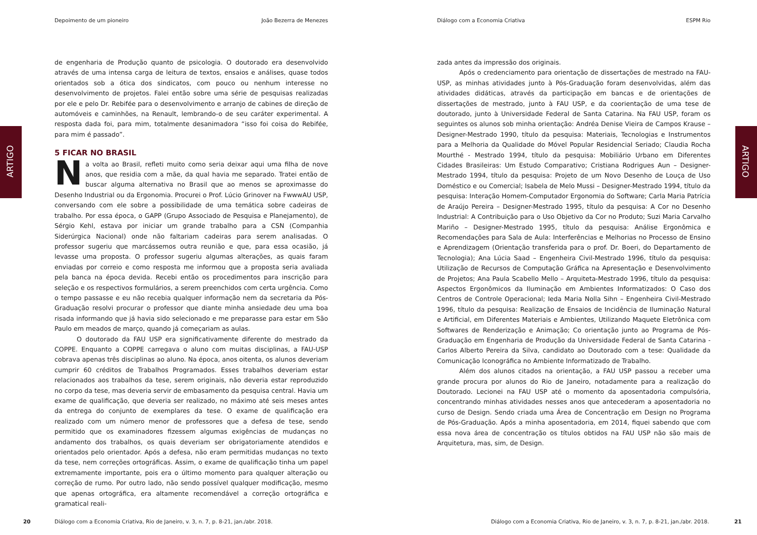Depoimento de um pioneiro João Bezerra de Menezes
ARTIGO
de engenharia de Produção quanto de psicologia. O doutorado era desenvolvido através de uma intensa carga de leitura de textos, ensaios e análises, quase todos orientados sob a ótica dos sindicatos, com pouco ou nenhum interesse no desenvolvimento de projetos. Falei então sobre uma série de pesquisas realizadas por ele e pelo Dr. Rebifée para o desenvolvimento e arranjo de cabines de direção de automóveis e caminhões, na Renault, lembrando-o de seu caráter experimental. A resposta dada foi, para mim, totalmente desanimadora “isso foi coisa do Rebifée, para mim é passado”.
5 FICAR NO BRASIL
Na volta ao Brasil, refleti muito como seria deixar aqui uma filha de nove anos, que residia com a mãe, da qual havia me separado. Tratei então de buscar alguma alternativa no Brasil que ao menos se aproximasse do Desenho Industrial ou da Ergonomia. Procurei o Prof. Lúcio Grinover na FwwwAU USP, conversando com ele sobre a possibilidade de uma temática sobre cadeiras de trabalho. Por essa época, o GAPP (Grupo Associado de Pesquisa e Planejamento), de Sérgio Kehl, estava por iniciar um grande trabalho para a CSN (Companhia Siderúrgica Nacional) onde não faltariam cadeiras para serem analisadas. O professor sugeriu que marcássemos outra reunião e que, para essa ocasião, já levasse uma proposta. O professor sugeriu algumas alterações, as quais faram enviadas por correio e como resposta me informou que a proposta seria avaliada pela banca na época devida. Recebi então os procedimentos para inscrição para seleção e os respectivos formulários, a serem preenchidos com certa urgência. Como o tempo passasse e eu não recebia qualquer informação nem da secretaria da Pós-Graduação resolvi procurar o professor que diante minha ansiedade deu uma boa risada informando que já havia sido selecionado e me preparasse para estar em São Paulo em meados de março, quando já começariam as aulas.
O doutorado da FAU USP era significativamente diferente do mestrado da COPPE. Enquanto a COPPE carregava o aluno com muitas disciplinas, a FAU-USP cobrava apenas três disciplinas ao aluno. Na época, anos oitenta, os alunos deveriam cumprir 60 créditos de Trabalhos Programados. Esses trabalhos deveriam estar relacionados aos trabalhos da tese, serem originais, não deveria estar reproduzido no corpo da tese, mas deveria servir de embasamento da pesquisa central. Havia um exame de qualificação, que deveria ser realizado, no máximo até seis meses antes da entrega do conjunto de exemplares da tese. O exame de qualificação era realizado com um número menor de professores que a defesa de tese, sendo permitido que os examinadores fizessem algumas exigências de mudanças no andamento dos trabalhos, os quais deveriam ser obrigatoriamente atendidos e orientados pelo orientador. Após a defesa, não eram permitidas mudanças no texto da tese, nem correções ortográficas. Assim, o exame de qualificação tinha um papel extremamente importante, pois era o último momento para qualquer alteração ou correção de rumo. Por outro lado, não sendo possível qualquer modificação, mesmo que apenas ortográfica, era altamente recomendável a correção ortográfica e gramatical reali-
20
Diálogo com a Economia Criativa, Rio de Janeiro, v. 3, n. 7, p. 8-21, jan./abr. 2018.
Diálogo com a Economia Criativa ESPM Rio
ARTIGO
zada antes da impressão dos originais.
Após o credenciamento para orientação de dissertações de mestrado na FAU-USP, as minhas atividades junto à Pós-Graduação foram desenvolvidas, além das atividades didáticas, através da participação em bancas e de orientações de dissertações de mestrado, junto à FAU USP, e da coorientação de uma tese de doutorado, junto à Universidade Federal de Santa Catarina. Na FAU USP, foram os seguintes os alunos sob minha orientação: Andréa Denise Vieira de Campos Krause – Designer-Mestrado 1990, título da pesquisa: Materiais, Tecnologias e Instrumentos para a Melhoria da Qualidade do Móvel Popular Residencial Seriado; Claudia Rocha Mourthé - Mestrado 1994, título da pesquisa: Mobiliário Urbano em Diferentes Cidades Brasileiras: Um Estudo Comparativo; Cristiana Rodrigues Aun – Designer-Mestrado 1994, título da pesquisa: Projeto de um Novo Desenho de Louça de Uso Doméstico e ou Comercial; Isabela de Melo Mussi – Designer-Mestrado 1994, título da pesquisa: Interação Homem-Computador Ergonomia do Software; Carla Maria Patrícia de Araújo Pereira – Designer-Mestrado 1995, título da pesquisa: A Cor no Desenho Industrial: A Contribuição para o Uso Objetivo da Cor no Produto; Suzi Maria Carvalho Mariño – Designer-Mestrado 1995, título da pesquisa: Análise Ergonômica e Recomendações para Sala de Aula: Interferências e Melhorias no Processo de Ensino e Aprendizagem (Orientação transferida para o prof. Dr. Boeri, do Departamento de Tecnologia); Ana Lúcia Saad – Engenheira Civil-Mestrado 1996, título da pesquisa: Utilização de Recursos de Computação Gráfica na Apresentação e Desenvolvimento de Projetos; Ana Paula Scabello Mello – Arquiteta-Mestrado 1996, título da pesquisa: Aspectos Ergonômicos da Iluminação em Ambientes Informatizados: O Caso dos Centros de Controle Operacional; Ieda Maria Nolla Sihn – Engenheira Civil-Mestrado 1996, título da pesquisa: Realização de Ensaios de Incidência de Iluminação Natural e Artificial, em Diferentes Materiais e Ambientes, Utilizando Maquete Eletrônica com Softwares de Renderização e Animação; Co orientação junto ao Programa de Pós-Graduação em Engenharia de Produção da Universidade Federal de Santa Catarina - Carlos Alberto Pereira da Silva, candidato ao Doutorado com a tese: Qualidade da Comunicação Iconográfica no Ambiente Informatizado de Trabalho.
Além dos alunos citados na orientação, a FAU USP passou a receber uma grande procura por alunos do Rio de Janeiro, notadamente para a realização do Doutorado. Lecionei na FAU USP até o momento da aposentadoria compulsória, concentrando minhas atividades nesses anos que antecederam a aposentadoria no curso de Design. Sendo criada uma Área de Concentração em Design no Programa de Pós-Graduação. Após a minha aposentadoria, em 2014, fiquei sabendo que com essa nova área de concentração os títulos obtidos na FAU USP não são mais de Arquitetura, mas, sim, de Design.
Diálogo com a Economia Criativa, Rio de Janeiro, v. 3, n. 7, p. 8-21, jan./abr. 2018.
21